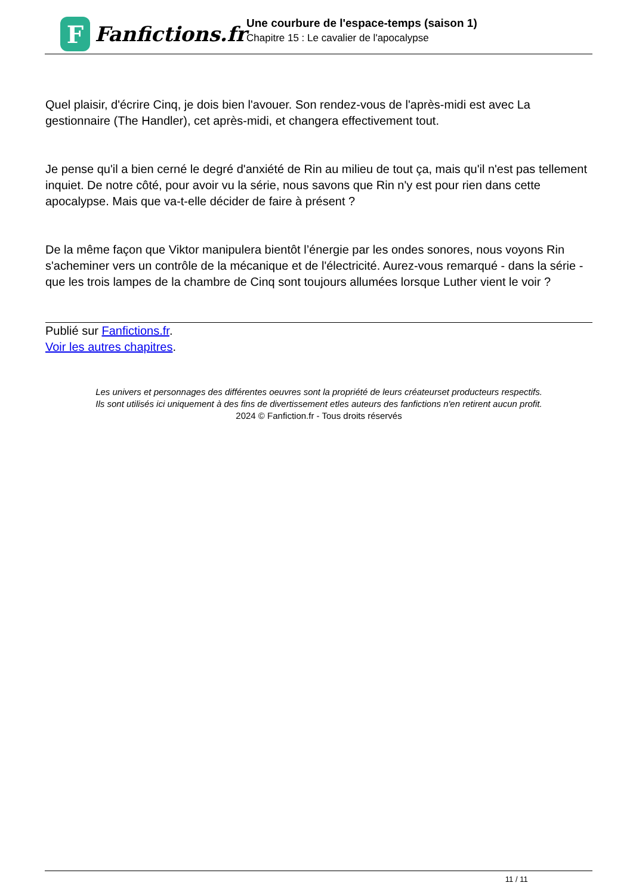F
Fanfictions.fr
Une courbure de l'espace-temps (saison 1)
Chapitre 15 : Le cavalier de l'apocalypse
Quel plaisir, d'écrire Cinq, je dois bien l'avouer. Son rendez-vous de l'après-midi est avec La gestionnaire (The Handler), cet après-midi, et changera effectivement tout.
Je pense qu'il a bien cerné le degré d'anxiété de Rin au milieu de tout ça, mais qu'il n'est pas tellement inquiet. De notre côté, pour avoir vu la série, nous savons que Rin n'y est pour rien dans cette apocalypse. Mais que va-t-elle décider de faire à présent ?
De la même façon que Viktor manipulera bientôt l’énergie par les ondes sonores, nous voyons Rin s'acheminer vers un contrôle de la mécanique et de l'électricité. Aurez-vous remarqué - dans la série - que les trois lampes de la chambre de Cinq sont toujours allumées lorsque Luther vient le voir ?
Publié sur Fanfictions.fr.
Voir les autres chapitres.
Les univers et personnages des différentes oeuvres sont la propriété de leurs créateurset producteurs respectifs.
Ils sont utilisés ici uniquement à des fins de divertissement etles auteurs des fanfictions n'en retirent aucun profit.
2024 © Fanfiction.fr - Tous droits réservés
11 / 11